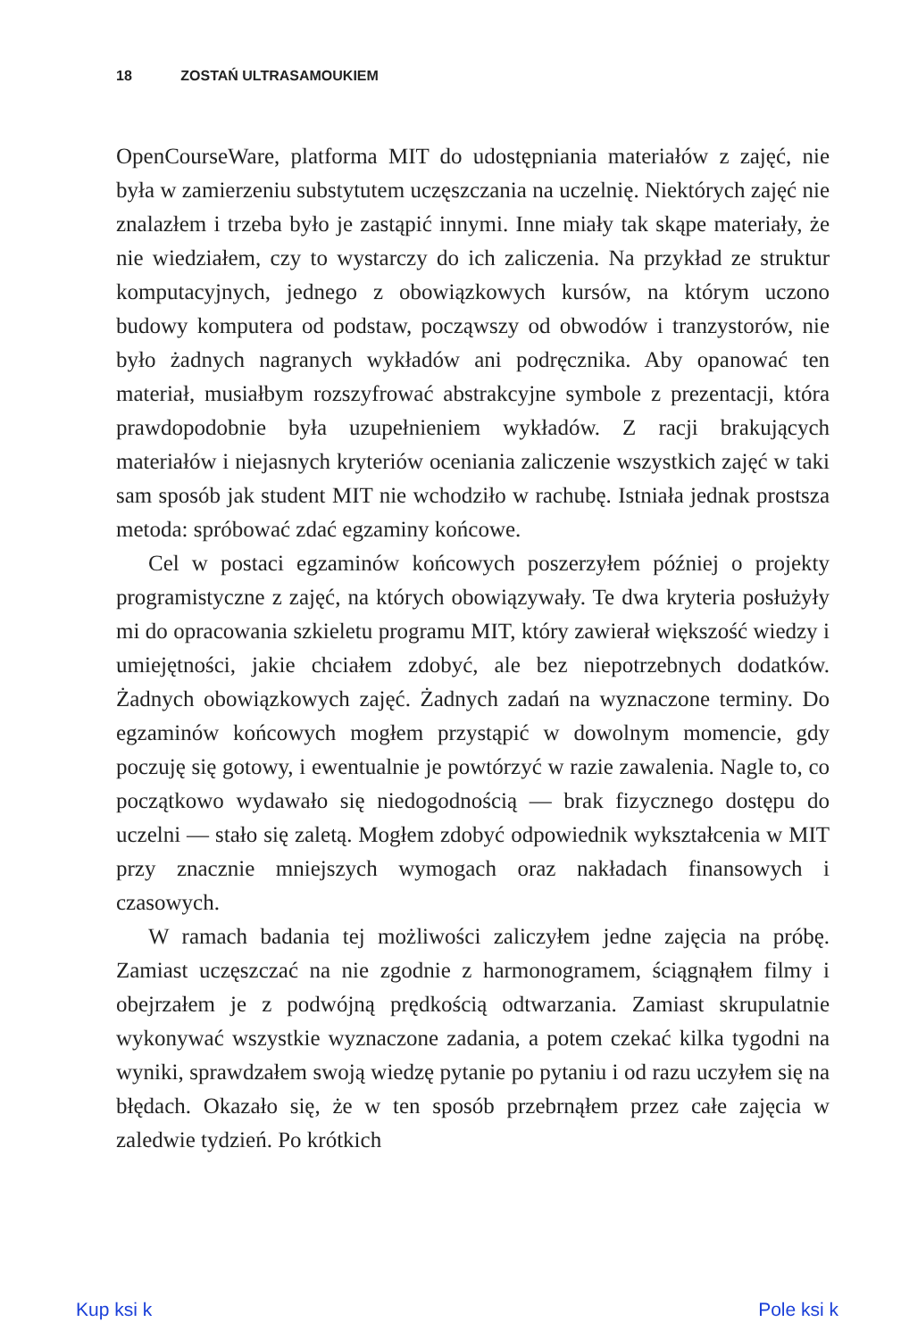18 ZOSTAŃ ULTRASAMOUKIEM
OpenCourseWare, platforma MIT do udostępniania materiałów z zajęć, nie była w zamierzeniu substytutem uczęszczania na uczelnię. Niektórych zajęć nie znalazłem i trzeba było je zastąpić innymi. Inne miały tak skąpe materiały, że nie wiedziałem, czy to wystarczy do ich zaliczenia. Na przykład ze struktur komputacyjnych, jednego z obowiązkowych kursów, na którym uczono budowy komputera od podstaw, począwszy od obwodów i tranzystorów, nie było żadnych nagranych wykładów ani podręcznika. Aby opanować ten materiał, musiałbym rozszyfrować abstrakcyjne symbole z prezentacji, która prawdopodobnie była uzupełnieniem wykładów. Z racji brakujących materiałów i niejasnych kryteriów oceniania zaliczenie wszystkich zajęć w taki sam sposób jak student MIT nie wchodziło w rachubę. Istniała jednak prostsza metoda: spróbować zdać egzaminy końcowe.
Cel w postaci egzaminów końcowych poszerzyłem później o projekty programistyczne z zajęć, na których obowiązywały. Te dwa kryteria posłużyły mi do opracowania szkieletu programu MIT, który zawierał większość wiedzy i umiejętności, jakie chciałem zdobyć, ale bez niepotrzebnych dodatków. Żadnych obowiązkowych zajęć. Żadnych zadań na wyznaczone terminy. Do egzaminów końcowych mogłem przystąpić w dowolnym momencie, gdy poczuję się gotowy, i ewentualnie je powtórzyć w razie zawalenia. Nagle to, co początkowo wydawało się niedogodnością — brak fizycznego dostępu do uczelni — stało się zaletą. Mogłem zdobyć odpowiednik wykształcenia w MIT przy znacznie mniejszych wymogach oraz nakładach finansowych i czasowych.
W ramach badania tej możliwości zaliczyłem jedne zajęcia na próbę. Zamiast uczęszczać na nie zgodnie z harmonogramem, ściągnąłem filmy i obejrzałem je z podwójną prędkością odtwarzania. Zamiast skrupulatnie wykonywać wszystkie wyznaczone zadania, a potem czekać kilka tygodni na wyniki, sprawdzałem swoją wiedzę pytanie po pytaniu i od razu uczyłem się na błędach. Okazało się, że w ten sposób przebrnąłem przez całe zajęcia w zaledwie tydzień. Po krótkich
Kup ksi k Pole ksi k